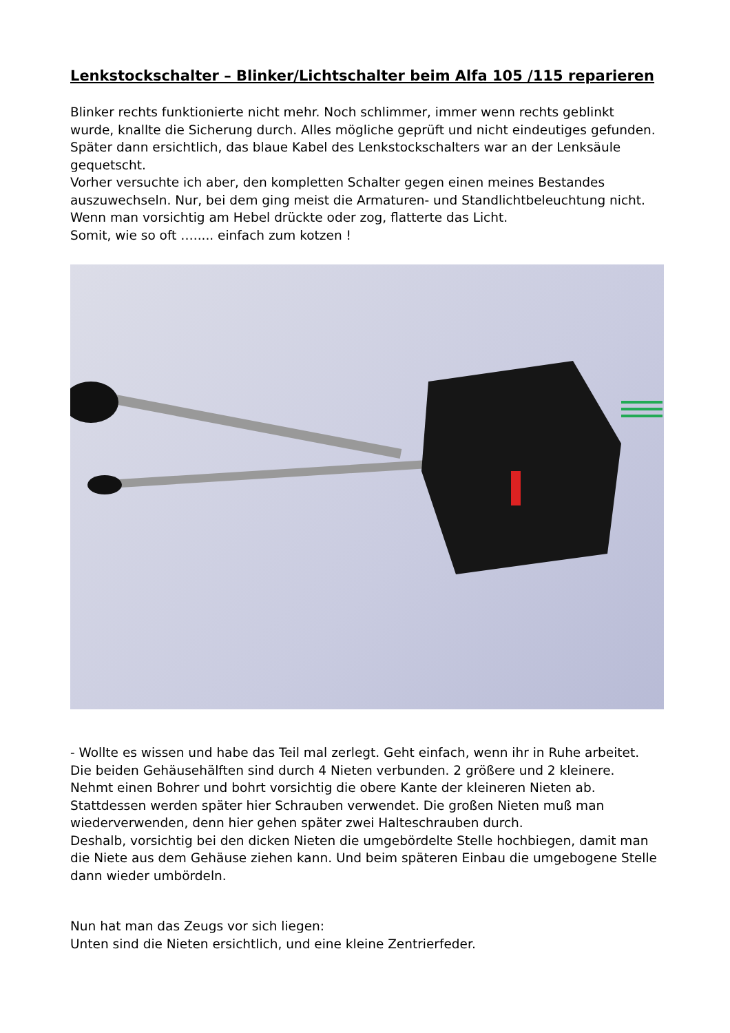Lenkstockschalter – Blinker/Lichtschalter beim Alfa 105 /115 reparieren
Blinker rechts funktionierte nicht mehr. Noch schlimmer, immer wenn rechts geblinkt wurde, knallte die Sicherung durch. Alles mögliche geprüft und nicht eindeutiges gefunden. Später dann ersichtlich, das blaue Kabel des Lenkstockschalters war an der Lenksäule gequetscht.
Vorher versuchte ich aber, den kompletten Schalter gegen einen meines Bestandes auszuwechseln. Nur, bei dem ging meist die Armaturen- und Standlichtbeleuchtung nicht. Wenn man vorsichtig am Hebel drückte oder zog, flatterte das Licht.
Somit, wie so oft …..... einfach zum kotzen !
- Wollte es wissen und habe das Teil mal zerlegt. Geht einfach, wenn ihr in Ruhe arbeitet. Die beiden Gehäusehälften sind durch 4 Nieten verbunden. 2 größere und 2 kleinere. Nehmt einen Bohrer und bohrt vorsichtig die obere Kante der kleineren Nieten ab. Stattdessen werden später hier Schrauben verwendet. Die großen Nieten muß man wiederverwenden, denn hier gehen später zwei Halteschrauben durch.
Deshalb, vorsichtig bei den dicken Nieten die umgebördelte Stelle hochbiegen, damit man die Niete aus dem Gehäuse ziehen kann. Und beim späteren Einbau die umgebogene Stelle dann wieder umbördeln.
Nun hat man das Zeugs vor sich liegen:
Unten sind die Nieten ersichtlich, und eine kleine Zentrierfeder.